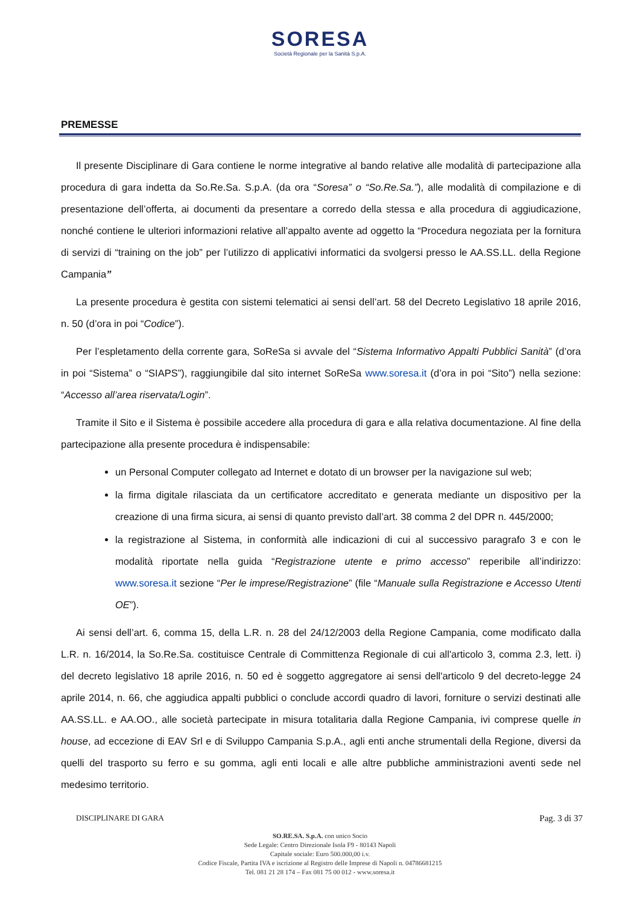SORESA
Società Regionale per la Sanità S.p.A.
PREMESSE
Il presente Disciplinare di Gara contiene le norme integrative al bando relative alle modalità di partecipazione alla procedura di gara indetta da So.Re.Sa. S.p.A. (da ora “Soresa” o “So.Re.Sa.”), alle modalità di compilazione e di presentazione dell’offerta, ai documenti da presentare a corredo della stessa e alla procedura di aggiudicazione, nonché contiene le ulteriori informazioni relative all’appalto avente ad oggetto la “Procedura negoziata per la fornitura di servizi di “training on the job” per l’utilizzo di applicativi informatici da svolgersi presso le AA.SS.LL. della Regione Campania”
La presente procedura è gestita con sistemi telematici ai sensi dell’art. 58 del Decreto Legislativo 18 aprile 2016, n. 50 (d’ora in poi “Codice”).
Per l’espletamento della corrente gara, SoReSa si avvale del “Sistema Informativo Appalti Pubblici Sanità” (d’ora in poi “Sistema” o “SIAPS”), raggiungibile dal sito internet SoReSa www.soresa.it (d’ora in poi “Sito”) nella sezione: “Accesso all’area riservata/Login”.
Tramite il Sito e il Sistema è possibile accedere alla procedura di gara e alla relativa documentazione. Al fine della partecipazione alla presente procedura è indispensabile:
un Personal Computer collegato ad Internet e dotato di un browser per la navigazione sul web;
la firma digitale rilasciata da un certificatore accreditato e generata mediante un dispositivo per la creazione di una firma sicura, ai sensi di quanto previsto dall’art. 38 comma 2 del DPR n. 445/2000;
la registrazione al Sistema, in conformità alle indicazioni di cui al successivo paragrafo 3 e con le modalità riportate nella guida “Registrazione utente e primo accesso” reperibile all’indirizzo: www.soresa.it sezione “Per le imprese/Registrazione” (file “Manuale sulla Registrazione e Accesso Utenti OE”).
Ai sensi dell’art. 6, comma 15, della L.R. n. 28 del 24/12/2003 della Regione Campania, come modificato dalla L.R. n. 16/2014, la So.Re.Sa. costituisce Centrale di Committenza Regionale di cui all'articolo 3, comma 2.3, lett. i) del decreto legislativo 18 aprile 2016, n. 50 ed è soggetto aggregatore ai sensi dell'articolo 9 del decreto-legge 24 aprile 2014, n. 66, che aggiudica appalti pubblici o conclude accordi quadro di lavori, forniture o servizi destinati alle AA.SS.LL. e AA.OO., alle società partecipate in misura totalitaria dalla Regione Campania, ivi comprese quelle in house, ad eccezione di EAV Srl e di Sviluppo Campania S.p.A., agli enti anche strumentali della Regione, diversi da quelli del trasporto su ferro e su gomma, agli enti locali e alle altre pubbliche amministrazioni aventi sede nel medesimo territorio.
DISCIPLINARE DI GARA Pag. 3 di 37
SO.RE.SA. S.p.A. con unico Socio
Sede Legale: Centro Direzionale Isola F9 - 80143 Napoli
Capitale sociale: Euro 500.000,00 i.v.
Codice Fiscale, Partita IVA e iscrizione al Registro delle Imprese di Napoli n. 04786681215
Tel. 081 21 28 174 – Fax 081 75 00 012 - www.soresa.it